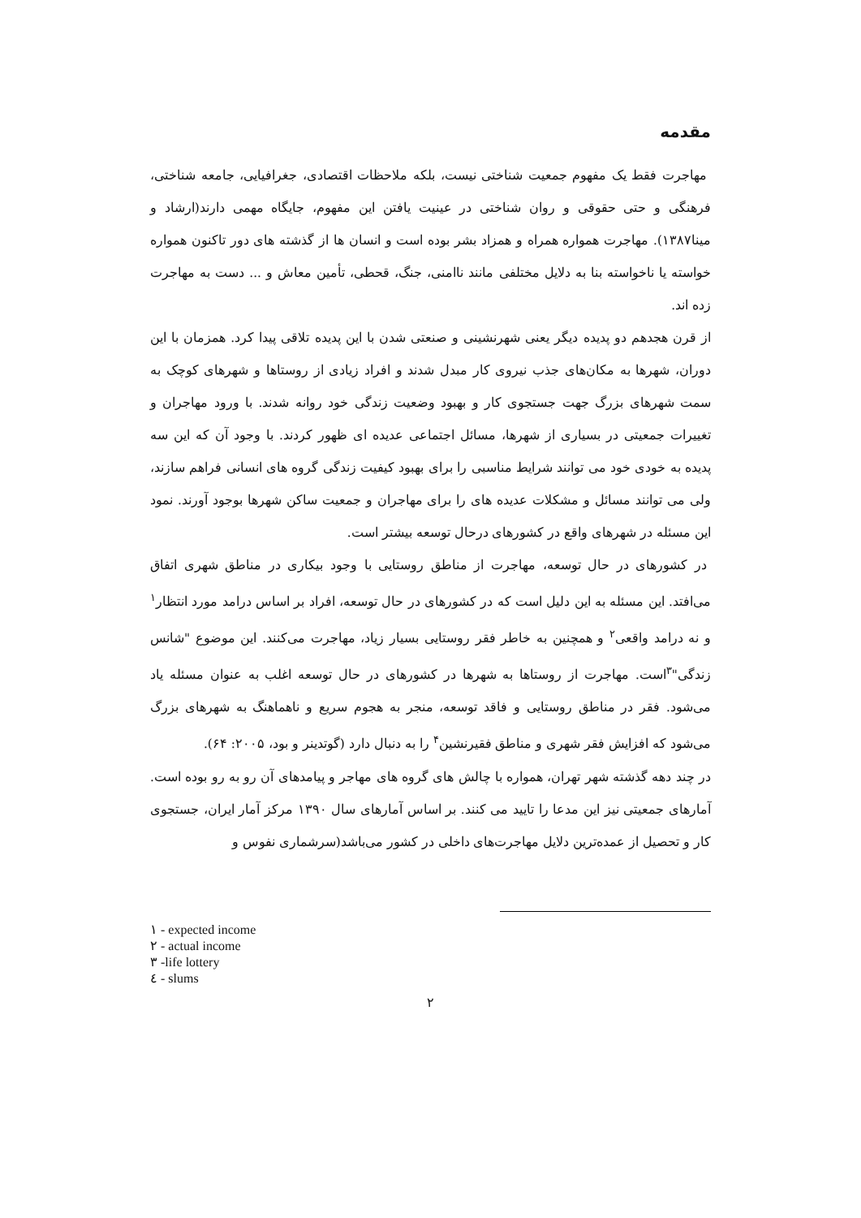مقدمه
مهاجرت فقط یک مفهوم جمعیت شناختی نیست، بلکه ملاحظات اقتصادی، جغرافیایی، جامعه شناختی، فرهنگی و حتی حقوقی و روان شناختی در عینیت یافتن این مفهوم، جایگاه مهمی دارند(ارشاد و مینا۱۳۸۷). مهاجرت همواره همراه و همزاد بشر بوده است و انسان ها از گذشته های دور تاکنون همواره خواسته یا ناخواسته بنا به دلایل مختلفی مانند ناامنی، جنگ، قحطی، تأمین معاش و ... دست به مهاجرت زده اند.
از قرن هجدهم دو پدیده دیگر یعنی شهرنشینی و صنعتی شدن با این پدیده تلاقی پیدا کرد. همزمان با این دوران، شهرها به مکان‌های جذب نیروی کار مبدل شدند و افراد زیادی از روستاها و شهرهای کوچک به سمت شهرهای بزرگ جهت جستجوی کار و بهبود وضعیت زندگی خود روانه شدند. با ورود مهاجران و تغییرات جمعیتی در بسیاری از شهرها، مسائل اجتماعی عدیده ای ظهور کردند. با وجود آن که این سه پدیده به خودی خود می توانند شرایط مناسبی را برای بهبود کیفیت زندگی گروه های انسانی فراهم سازند، ولی می توانند مسائل و مشکلات عدیده های را برای مهاجران و جمعیت ساکن شهرها بوجود آورند. نمود این مسئله در شهرهای واقع در کشورهای درحال توسعه بیشتر است.
در کشورهای در حال توسعه، مهاجرت از مناطق روستایی با وجود بیکاری در مناطق شهری اتفاق می‌افتد. این مسئله به این دلیل است که در کشورهای در حال توسعه، افراد بر اساس درامد مورد انتظار<sup>۱</sup> و نه درامد واقعی<sup>۲</sup> و همچنین به خاطر فقر روستایی بسیار زیاد، مهاجرت می‌کنند. این موضوع "شانس زندگی"<sup>۳</sup>است. مهاجرت از روستاها به شهرها در کشورهای در حال توسعه اغلب به عنوان مسئله یاد می‌شود. فقر در مناطق روستایی و فاقد توسعه، منجر به هجوم سریع و ناهماهنگ به شهرهای بزرگ می‌شود که افزایش فقر شهری و مناطق فقیرنشین<sup>۴</sup> را به دنبال دارد (گوتدینر و بود، ۲۰۰۵: ۶۴).
در چند دهه گذشته شهر تهران، همواره با چالش های گروه های مهاجر و پیامدهای آن رو به رو بوده است. آمارهای جمعیتی نیز این مدعا را تایید می کنند. بر اساس آمارهای سال ۱۳۹۰ مرکز آمار ایران، جستجوی کار و تحصیل از عمده‌ترین دلایل مهاجرت‌های داخلی در کشور می‌باشد(سرشماری نفوس و
١ - expected income
٢ - actual income
٣ -life lottery
٤ - slums
۲